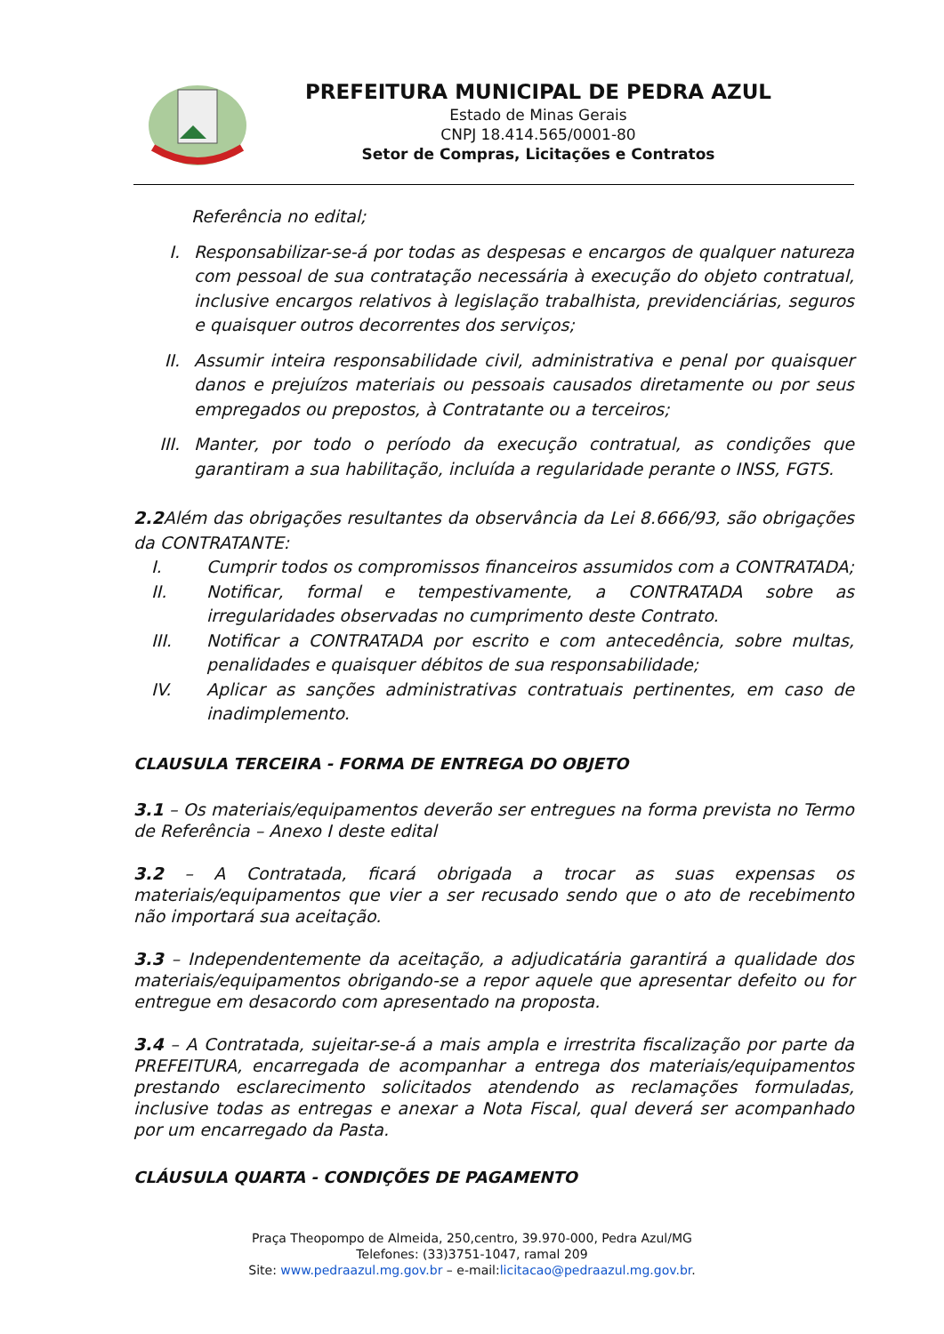PREFEITURA MUNICIPAL DE PEDRA AZUL
Estado de Minas Gerais
CNPJ 18.414.565/0001-80
Setor de Compras, Licitações e Contratos
Referência no edital;
I. Responsabilizar-se-á por todas as despesas e encargos de qualquer natureza com pessoal de sua contratação necessária à execução do objeto contratual, inclusive encargos relativos à legislação trabalhista, previdenciárias, seguros e quaisquer outros decorrentes dos serviços;
II. Assumir inteira responsabilidade civil, administrativa e penal por quaisquer danos e prejuízos materiais ou pessoais causados diretamente ou por seus empregados ou prepostos, à Contratante ou a terceiros;
III. Manter, por todo o período da execução contratual, as condições que garantiram a sua habilitação, incluída a regularidade perante o INSS, FGTS.
2.2 Além das obrigações resultantes da observância da Lei 8.666/93, são obrigações da CONTRATANTE:
I. Cumprir todos os compromissos financeiros assumidos com a CONTRATADA;
II. Notificar, formal e tempestivamente, a CONTRATADA sobre as irregularidades observadas no cumprimento deste Contrato.
III. Notificar a CONTRATADA por escrito e com antecedência, sobre multas, penalidades e quaisquer débitos de sua responsabilidade;
IV. Aplicar as sanções administrativas contratuais pertinentes, em caso de inadimplemento.
CLAUSULA TERCEIRA - FORMA DE ENTREGA DO OBJETO
3.1 – Os materiais/equipamentos deverão ser entregues na forma prevista no Termo de Referência – Anexo I deste edital
3.2 – A Contratada, ficará obrigada a trocar as suas expensas os materiais/equipamentos que vier a ser recusado sendo que o ato de recebimento não importará sua aceitação.
3.3 – Independentemente da aceitação, a adjudicatária garantirá a qualidade dos materiais/equipamentos obrigando-se a repor aquele que apresentar defeito ou for entregue em desacordo com apresentado na proposta.
3.4 – A Contratada, sujeitar-se-á a mais ampla e irrestrita fiscalização por parte da PREFEITURA, encarregada de acompanhar a entrega dos materiais/equipamentos prestando esclarecimento solicitados atendendo as reclamações formuladas, inclusive todas as entregas e anexar a Nota Fiscal, qual deverá ser acompanhado por um encarregado da Pasta.
CLÁUSULA QUARTA - CONDIÇÕES DE PAGAMENTO
Praça Theopompo de Almeida, 250,centro, 39.970-000, Pedra Azul/MG
Telefones: (33)3751-1047, ramal 209
Site: www.pedraazul.mg.gov.br – e-mail:licitacao@pedraazul.mg.gov.br.